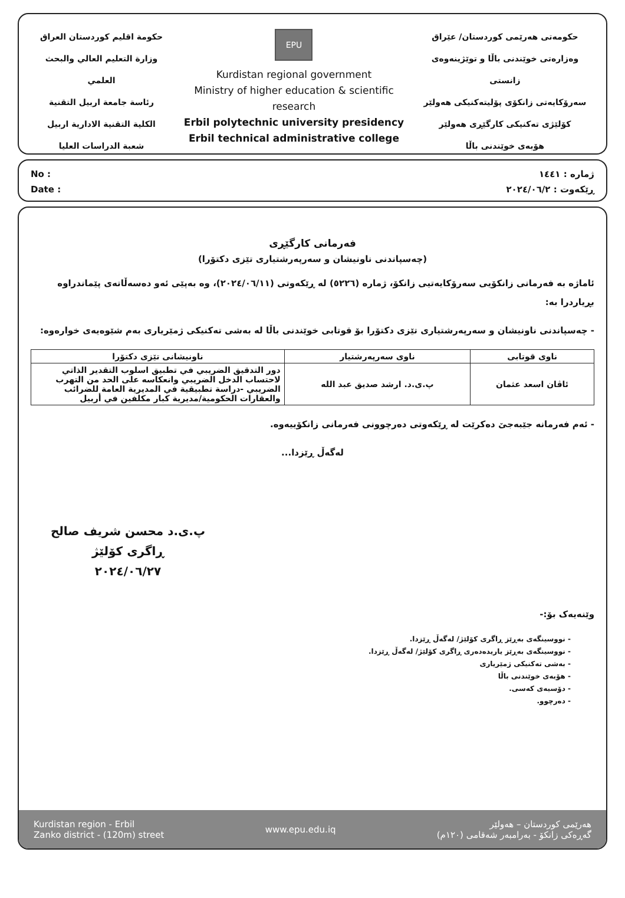حكومة اقليم كوردستان العراق
وزارة التعليم العالي والبحث العلمي
رئاسة جامعة اربيل التقنية
الكلية التقنية الادارية اربيل
شعبة الدراسات العليا
EPU
Kurdistan regional government
Ministry of higher education & scientific research
Erbil polytechnic university presidency
Erbil technical administrative college
حکومەتی هەرێمی کوردستان/ عێراق
وەزارەتی خوێندنی باڵا و توێژینەوەی زانستی
سەرۆکایەتی زانکۆی پۆلیتەکنیکی هەولێر
کۆلێژی تەکنیکی کارگێڕی هەولێر
هۆبەی خوێندنی باڵا
No :
Date :
ژمارە : ١٤٤١
ڕێکەوت : ٢٠٢٤/٠٦/٢
فەرمانی کارگێڕی
(چەسپاندنی ناونیشان و سەرپەرشتیاری تێزی دکتۆرا)
ئاماژە بە فەرمانی زانکۆیی سەرۆکایەتیی زانکۆ، ژمارە (٥٢٢٦) لە ڕێکەوتی (٢٠٢٤/٠٦/١١)، وە بەپێی ئەو دەسەڵاتەی پێماندراوە بڕیاردرا بە:
- چەسپاندنی ناونیشان و سەرپەرشتیاری تێزی دکتۆرا بۆ قوتابی خوێندنی باڵا لە بەشی تەکنیکی ژمێریاری بەم شێوەیەی خوارەوە:
| ناوی قوتابی | ناوی سەرپەرشتیار | ناونیشانی تێزی دکتۆرا |
| --- | --- | --- |
| ئاڤان اسعد عثمان | پ.ی.د. ارشد صديق عبد الله | دور التدقيق الضريبي في تطبيق اسلوب التقدير الذاتي لاحتساب الدخل الضريبي وانعكاسه على الحد من التهرب الضريبي -دراسة تطبيقية في المديرية العامة للضرائب والعقارات الحكومية/مديرية كبار مكلفين في أربيل |
- ئەم فەرمانە جێبەجێ دەکرێت لە ڕێکەوتی دەرچوونی فەرمانی زانکۆییەوە.
لەگەڵ ڕێزدا...
پ.ی.د محسن شريف صالح
ڕاگری کۆلێژ
٢٠٢٤/٠٦/٢٧
وێنەیەک بۆ:-
- نووسینگەی بەڕێز ڕاگری کۆلێژ/ لەگەڵ ڕێزدا.
- نووسینگەی بەڕێز یاریدەدەری ڕاگری کۆلێژ/ لەگەڵ ڕێزدا.
- بەشی تەکنیکی ژمێریاری
- هۆبەی خوێندنی باڵا
- دۆسیەی کەسی.
- دەرچوو.
Kurdistan region - Erbil
Zanko district - (120m) street
www.epu.edu.iq
هەرێمی کوردستان – هەولێر
گەڕەکی زانکۆ - بەرامبەر شەقامی (١٢٠م)